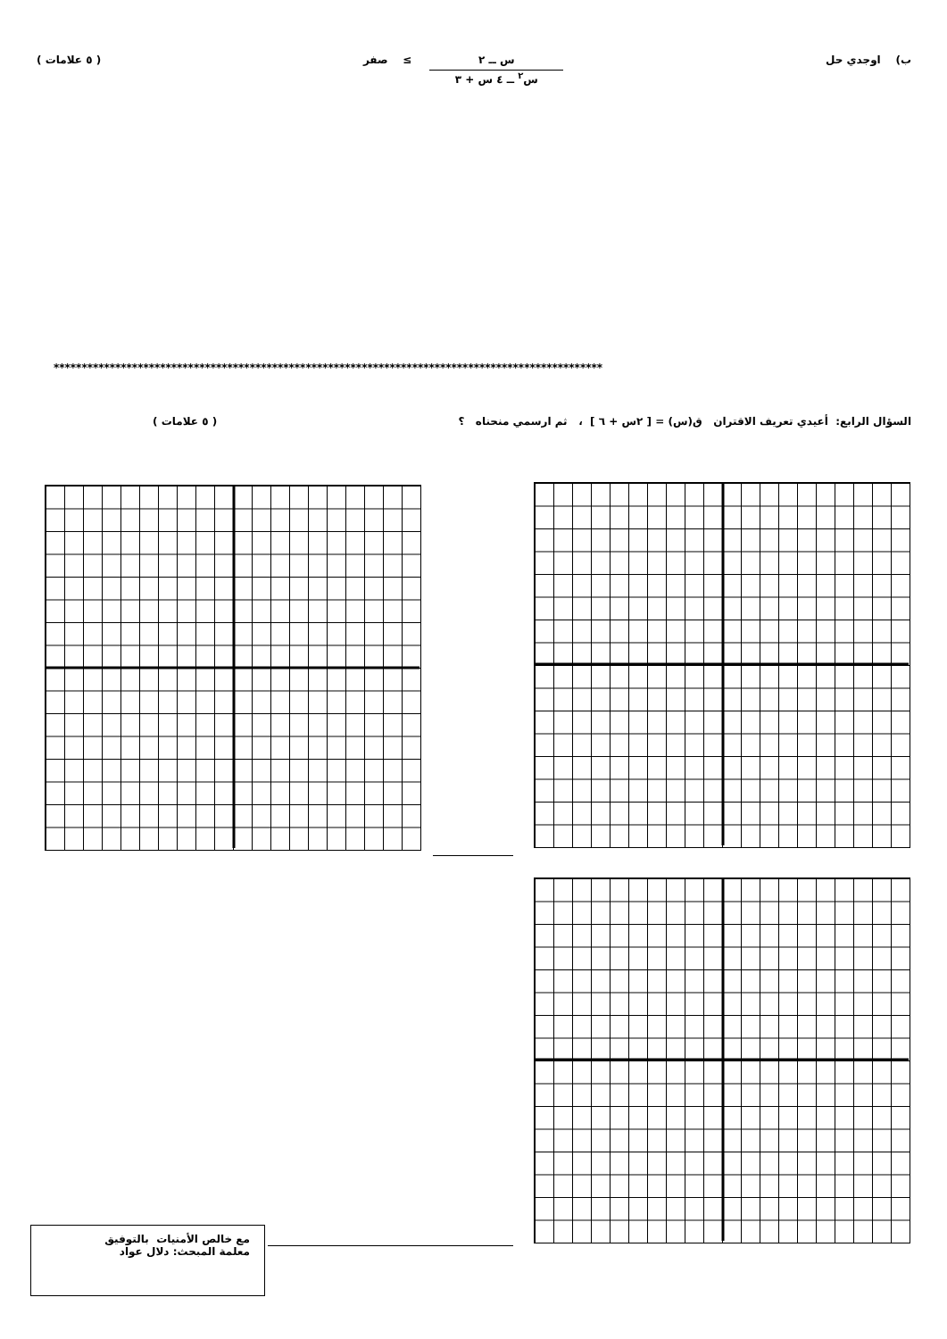ب) اوجدي حل س ــ ٢ س<sup>٢</sup> ــ ٤ س + ٣ ≥ صفر ( ٥ علامات )
**************************************************************************************************
السؤال الرابع: أعيدي تعريف الاقتران ق(س) = [ ٢س + ٦ ] ، ثم ارسمي منحناه ؟ ( ٥ علامات )
مع خالص الأمنيات بالتوفيق
معلمة المبحث: دلال عواد